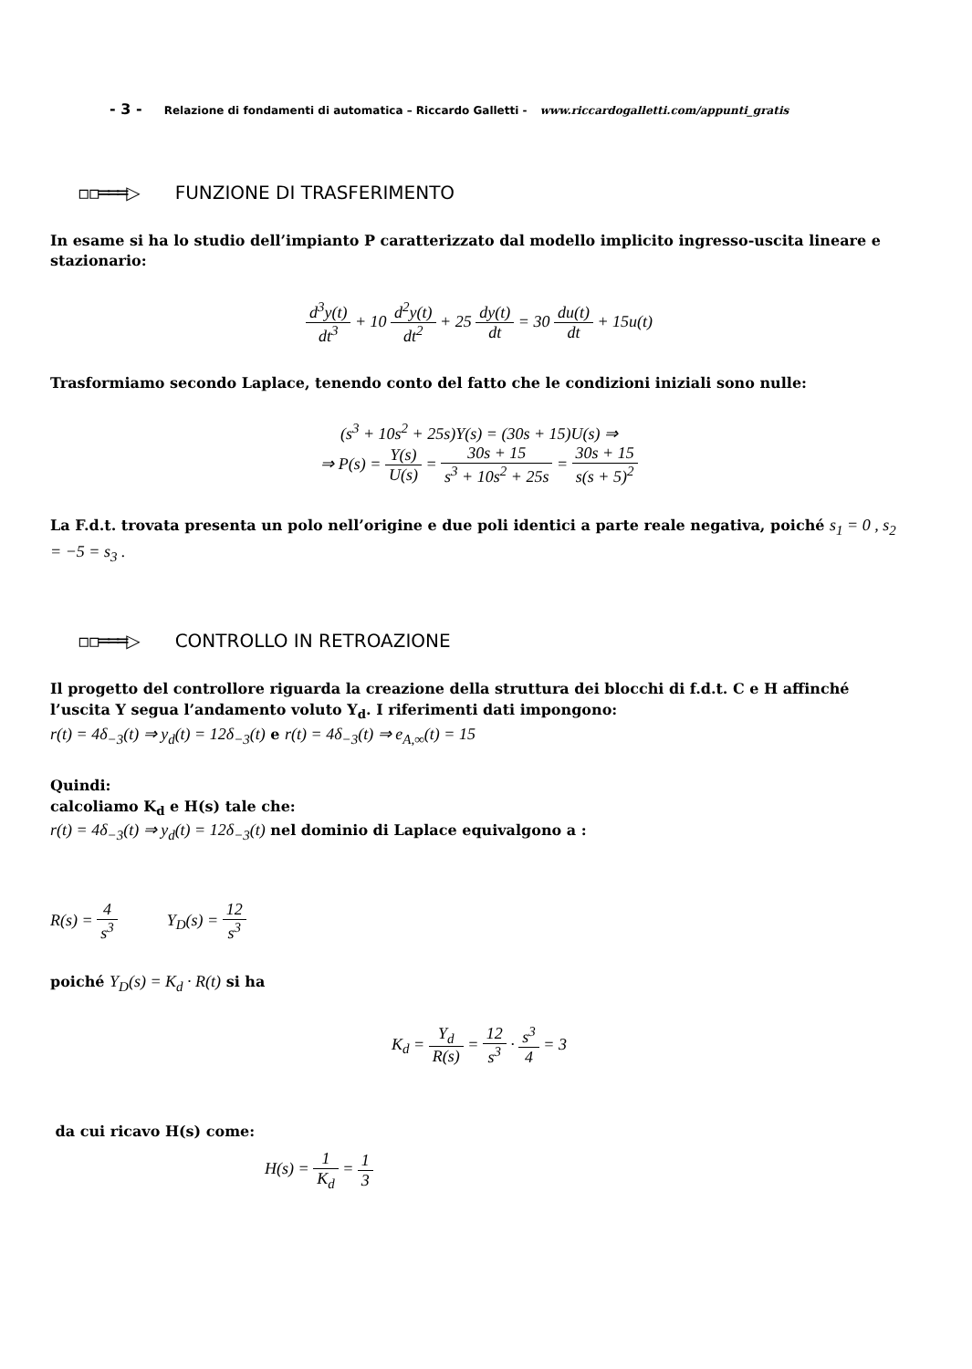- 3 - Relazione di fondamenti di automatica – Riccardo Galletti - www.riccardogalletti.com/appunti_gratis
▫▫═══▷ FUNZIONE DI TRASFERIMENTO
In esame si ha lo studio dell’impianto P caratterizzato dal modello implicito ingresso-uscita lineare e stazionario:
d<sup>3</sup>y(t) dt<sup>3</sup> + 10 d<sup>2</sup>y(t) dt<sup>2</sup> + 25 dy(t) dt = 30 du(t) dt + 15u(t)
Trasformiamo secondo Laplace, tenendo conto del fatto che le condizioni iniziali sono nulle:
(s<sup>3</sup> + 10s<sup>2</sup> + 25s)Y(s) = (30s + 15)U(s) ⇒
⇒ P(s) = Y(s) U(s) = 30s + 15 s<sup>3</sup> + 10s<sup>2</sup> + 25s = 30s + 15 s(s + 5)<sup>2</sup>
La F.d.t. trovata presenta un polo nell’origine e due poli identici a parte reale negativa, poiché s<sub>1</sub> = 0 , s<sub>2</sub> = −5 = s<sub>3</sub> .
▫▫═══▷ CONTROLLO IN RETROAZIONE
Il progetto del controllore riguarda la creazione della struttura dei blocchi di f.d.t. C e H affinché l’uscita Y segua l’andamento voluto Y<sub>d</sub>. I riferimenti dati impongono:
r(t) = 4δ<sub>−3</sub>(t) ⇒ y<sub>d</sub>(t) = 12δ<sub>−3</sub>(t) e r(t) = 4δ<sub>−3</sub>(t) ⇒ e<sub>A,∞</sub>(t) = 15
Quindi:
calcoliamo K<sub>d</sub> e H(s) tale che:
r(t) = 4δ<sub>−3</sub>(t) ⇒ y<sub>d</sub>(t) = 12δ<sub>−3</sub>(t) nel dominio di Laplace equivalgono a :
R(s) = 4 s<sup>3</sup> Y<sub>D</sub>(s) = 12 s<sup>3</sup>
poiché Y<sub>D</sub>(s) = K<sub>d</sub> · R(t) si ha
K<sub>d</sub> = Y<sub>d</sub> R(s) = 12 s<sup>3</sup> · s<sup>3</sup> 4 = 3
da cui ricavo H(s) come:
H(s) = 1 K<sub>d</sub> = 1 3